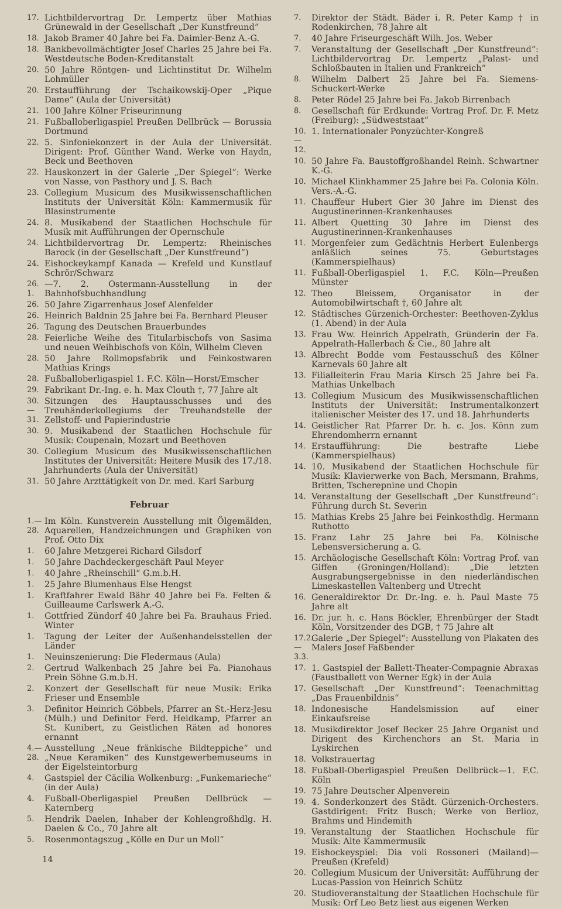17. Lichtbildervortrag Dr. Lempertz über Mathias Grünewald in der Gesellschaft „Der Kunstfreund“
18. Jakob Bramer 40 Jahre bei Fa. Daimler-Benz A.-G.
18. Bankbevollmächtigter Josef Charles 25 Jahre bei Fa. Westdeutsche Boden-Kreditanstalt
20. 50 Jahre Röntgen- und Lichtinstitut Dr. Wilhelm Lohmüller
20. Erstaufführung der Tschaikowskij-Oper „Pique Dame“ (Aula der Universität)
21. 100 Jahre Kölner Friseurinnung
21. Fußballoberligaspiel Preußen Dellbrück — Borussia Dortmund
22. 5. Sinfoniekonzert in der Aula der Universität. Dirigent: Prof. Günther Wand. Werke von Haydn, Beck und Beethoven
22. Hauskonzert in der Galerie „Der Spiegel“: Werke von Nasse, von Pasthory und J. S. Bach
23. Collegium Musicum des Musikwissenschaftlichen Instituts der Universität Köln: Kammermusik für Blasinstrumente
24. 8. Musikabend der Staatlichen Hochschule für Musik mit Aufführungen der Opernschule
24. Lichtbildervortrag Dr. Lempertz: Rheinisches Barock (in der Gesellschaft „Der Kunstfreund“)
24. Eishockeykampf Kanada — Krefeld und Kunstlauf Schrör/Schwarz
26. 1. —7. 2. Ostermann-Ausstellung in der Bahnhofsbuchhandlung
26. 50 Jahre Zigarrenhaus Josef Alenfelder
26. Heinrich Baldnin 25 Jahre bei Fa. Bernhard Pleuser
26. Tagung des Deutschen Brauerbundes
28. Feierliche Weihe des Titularbischofs von Sasima und neuen Weihbischofs von Köln, Wilhelm Cleven
28. 50 Jahre Rollmopsfabrik und Feinkostwaren Mathias Krings
28. Fußballoberligaspiel 1. F.C. Köln—Horst/Emscher
29. Fabrikant Dr.-Ing. e. h. Max Clouth †, 77 Jahre alt
30.—31. Sitzungen des Hauptausschusses und des Treuhänderkollegiums der Treuhandstelle der Zellstoff- und Papierindustrie
30. 9. Musikabend der Staatlichen Hochschule für Musik: Coupenain, Mozart und Beethoven
30. Collegium Musicum des Musikwissenschaftlichen Institutes der Universität: Heitere Musik des 17./18. Jahrhunderts (Aula der Universität)
31. 50 Jahre Arzttätigkeit von Dr. med. Karl Sarburg
Februar
1.—28. Im Köln. Kunstverein Ausstellung mit Ölgemälden, Aquarellen, Handzeichnungen und Graphiken von Prof. Otto Dix
1. 60 Jahre Metzgerei Richard Gilsdorf
1. 50 Jahre Dachdeckergeschäft Paul Meyer
1. 40 Jahre „Rheinschill“ G.m.b.H.
1. 25 Jahre Blumenhaus Else Hengst
1. Kraftfahrer Ewald Bähr 40 Jahre bei Fa. Felten & Guilleaume Carlswerk A.-G.
1. Gottfried Zündorf 40 Jahre bei Fa. Brauhaus Fried. Winter
1. Tagung der Leiter der Außenhandelsstellen der Länder
1. Neuinszenierung: Die Fledermaus (Aula)
2. Gertrud Walkenbach 25 Jahre bei Fa. Pianohaus Prein Söhne G.m.b.H.
2. Konzert der Gesellschaft für neue Musik: Erika Frieser und Ensemble
3. Definitor Heinrich Göbbels, Pfarrer an St.-Herz-Jesu (Mülh.) und Definitor Ferd. Heidkamp, Pfarrer an St. Kunibert, zu Geistlichen Räten ad honores ernannt
4.—28. Ausstellung „Neue fränkische Bildteppiche“ und „Neue Keramiken“ des Kunstgewerbemuseums in der Eigelsteintorburg
4. Gastspiel der Cäcilia Wolkenburg: „Funkemarieche“ (in der Aula)
4. Fußball-Oberligaspiel Preußen Dellbrück — Katernberg
5. Hendrik Daelen, Inhaber der Kohlengroßhdlg. H. Daelen & Co., 70 Jahre alt
5. Rosenmontagszug „Kölle en Dur un Moll“
14
7. Direktor der Städt. Bäder i. R. Peter Kamp † in Rodenkirchen, 78 Jahre alt
7. 40 Jahre Friseurgeschäft Wilh. Jos. Weber
7. Veranstaltung der Gesellschaft „Der Kunstfreund“: Lichtbildervortrag Dr. Lempertz „Palast- und Schloßbauten in Italien und Frankreich“
8. Wilhelm Dalbert 25 Jahre bei Fa. Siemens-Schuckert-Werke
8. Peter Rödel 25 Jahre bei Fa. Jakob Birrenbach
8. Gesellschaft für Erdkunde: Vortrag Prof. Dr. F. Metz (Freiburg): „Südweststaat“
10.—12. 1. Internationaler Ponyzüchter-Kongreß
10. 50 Jahre Fa. Baustoffgroßhandel Reinh. Schwartner K.-G.
10. Michael Klinkhammer 25 Jahre bei Fa. Colonia Köln. Vers.-A.-G.
11. Chauffeur Hubert Gier 30 Jahre im Dienst des Augustinerinnen-Krankenhauses
11. Albert Quetting 30 Jahre im Dienst des Augustinerinnen-Krankenhauses
11. Morgenfeier zum Gedächtnis Herbert Eulenbergs anläßlich seines 75. Geburtstages (Kammerspielhaus)
11. Fußball-Oberligaspiel 1. F.C. Köln—Preußen Münster
12. Theo Bleissem, Organisator in der Automobilwirtschaft †, 60 Jahre alt
12. Städtisches Gürzenich-Orchester: Beethoven-Zyklus (1. Abend) in der Aula
13. Frau Ww. Heinrich Appelrath, Gründerin der Fa. Appelrath-Hallerbach & Cie., 80 Jahre alt
13. Albrecht Bodde vom Festausschuß des Kölner Karnevals 60 Jahre alt
13. Filialleiterin Frau Maria Kirsch 25 Jahre bei Fa. Mathias Unkelbach
13. Collegium Musicum des Musikwissenschaftlichen Instituts der Universität: Instrumentalkonzert italienischer Meister des 17. und 18. Jahrhunderts
14. Geistlicher Rat Pfarrer Dr. h. c. Jos. Könn zum Ehrendomherrn ernannt
14. Erstaufführung: Die bestrafte Liebe (Kammerspielhaus)
14. 10. Musikabend der Staatlichen Hochschule für Musik: Klavierwerke von Bach, Mersmann, Brahms, Britten, Tscherepnine und Chopin
14. Veranstaltung der Gesellschaft „Der Kunstfreund“: Führung durch St. Severin
15. Mathias Krebs 25 Jahre bei Feinkosthdlg. Hermann Ruthotto
15. Franz Lahr 25 Jahre bei Fa. Kölnische Lebensversicherung a. G.
15. Archäologische Gesellschaft Köln: Vortrag Prof. van Giffen (Groningen/Holland): „Die letzten Ausgrabungsergebnisse in den niederländischen Limeskastellen Valtenberg und Utrecht
16. Generaldirektor Dr. Dr.-Ing. e. h. Paul Maste 75 Jahre alt
16. Dr. jur. h. c. Hans Böckler, Ehrenbürger der Stadt Köln, Vorsitzender des DGB, † 75 Jahre alt
17.2.—3.3. Galerie „Der Spiegel“: Ausstellung von Plakaten des Malers Josef Faßbender
17. 1. Gastspiel der Ballett-Theater-Compagnie Abraxas (Faustballett von Werner Egk) in der Aula
17. Gesellschaft „Der Kunstfreund“: Teenachmittag „Das Frauenbildnis“
18. Indonesische Handelsmission auf einer Einkaufsreise
18. Musikdirektor Josef Becker 25 Jahre Organist und Dirigent des Kirchenchors an St. Maria in Lyskirchen
18. Volkstrauertag
18. Fußball-Oberligaspiel Preußen Dellbrück—1. F.C. Köln
19. 75 Jahre Deutscher Alpenverein
19. 4. Sonderkonzert des Städt. Gürzenich-Orchesters. Gastdirigent: Fritz Busch; Werke von Berlioz, Brahms und Hindemith
19. Veranstaltung der Staatlichen Hochschule für Musik: Alte Kammermusik
19. Eishockeyspiel: Dia voli Rossoneri (Mailand)—Preußen (Krefeld)
20. Collegium Musicum der Universität: Aufführung der Lucas-Passion von Heinrich Schütz
20. Studioveranstaltung der Staatlichen Hochschule für Musik: Orf Leo Betz liest aus eigenen Werken